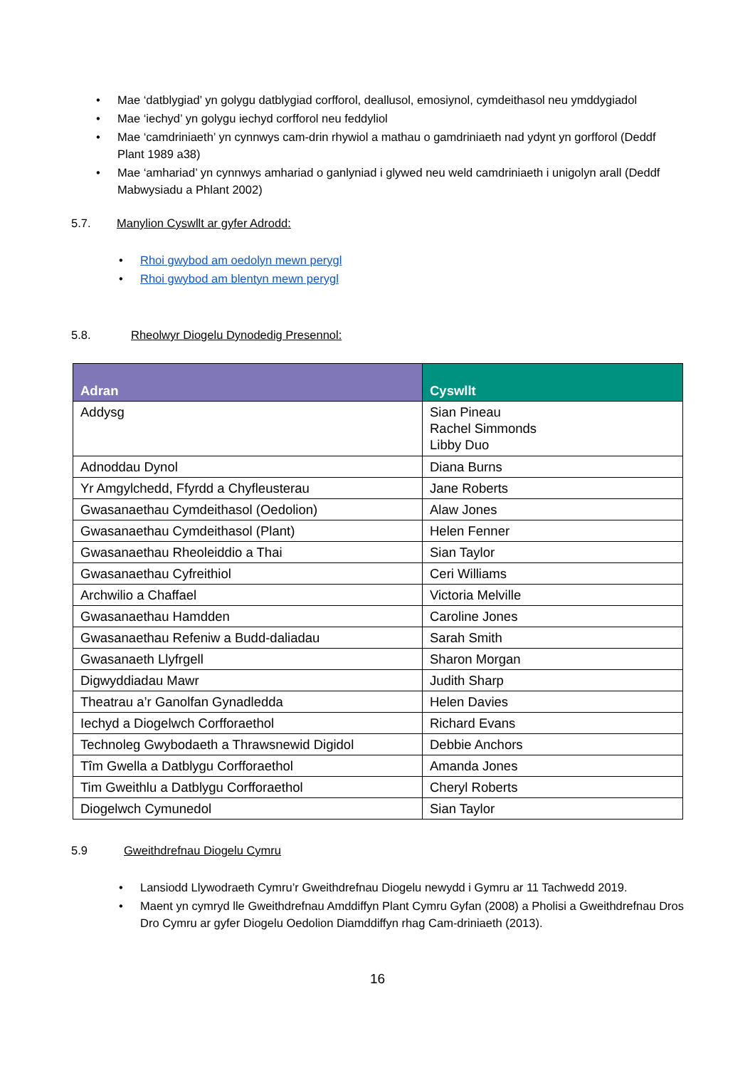• Mae ‘datblygiad’ yn golygu datblygiad corfforol, deallusol, emosiynol, cymdeithasol neu ymddygiadol
• Mae ‘iechyd’ yn golygu iechyd corfforol neu feddyliol
• Mae ‘camdriniaeth’ yn cynnwys cam-drin rhywiol a mathau o gamdriniaeth nad ydynt yn gorfforol (Deddf Plant 1989 a38)
• Mae ‘amhariad’ yn cynnwys amhariad o ganlyniad i glywed neu weld camdriniaeth i unigolyn arall (Deddf Mabwysiadu a Phlant 2002)
5.7. Manylion Cyswllt ar gyfer Adrodd:
• Rhoi gwybod am oedolyn mewn perygl
• Rhoi gwybod am blentyn mewn perygl
5.8. Rheolwyr Diogelu Dynodedig Presennol:
| Adran | Cyswllt |
| --- | --- |
| Addysg | Sian Pineau Rachel Simmonds Libby Duo |
| Adnoddau Dynol | Diana Burns |
| Yr Amgylchedd, Ffyrdd a Chyfleusterau | Jane Roberts |
| Gwasanaethau Cymdeithasol (Oedolion) | Alaw Jones |
| Gwasanaethau Cymdeithasol (Plant) | Helen Fenner |
| Gwasanaethau Rheoleiddio a Thai | Sian Taylor |
| Gwasanaethau Cyfreithiol | Ceri Williams |
| Archwilio a Chaffael | Victoria Melville |
| Gwasanaethau Hamdden | Caroline Jones |
| Gwasanaethau Refeniw a Budd-daliadau | Sarah Smith |
| Gwasanaeth Llyfrgell | Sharon Morgan |
| Digwyddiadau Mawr | Judith Sharp |
| Theatrau a’r Ganolfan Gynadledda | Helen Davies |
| Iechyd a Diogelwch Corfforaethol | Richard Evans |
| Technoleg Gwybodaeth a Thrawsnewid Digidol | Debbie Anchors |
| Tîm Gwella a Datblygu Corfforaethol | Amanda Jones |
| Tim Gweithlu a Datblygu Corfforaethol | Cheryl Roberts |
| Diogelwch Cymunedol | Sian Taylor |
5.9 Gweithdrefnau Diogelu Cymru
• Lansiodd Llywodraeth Cymru’r Gweithdrefnau Diogelu newydd i Gymru ar 11 Tachwedd 2019.
• Maent yn cymryd lle Gweithdrefnau Amddiffyn Plant Cymru Gyfan (2008) a Pholisi a Gweithdrefnau Dros Dro Cymru ar gyfer Diogelu Oedolion Diamddiffyn rhag Cam-driniaeth (2013).
16